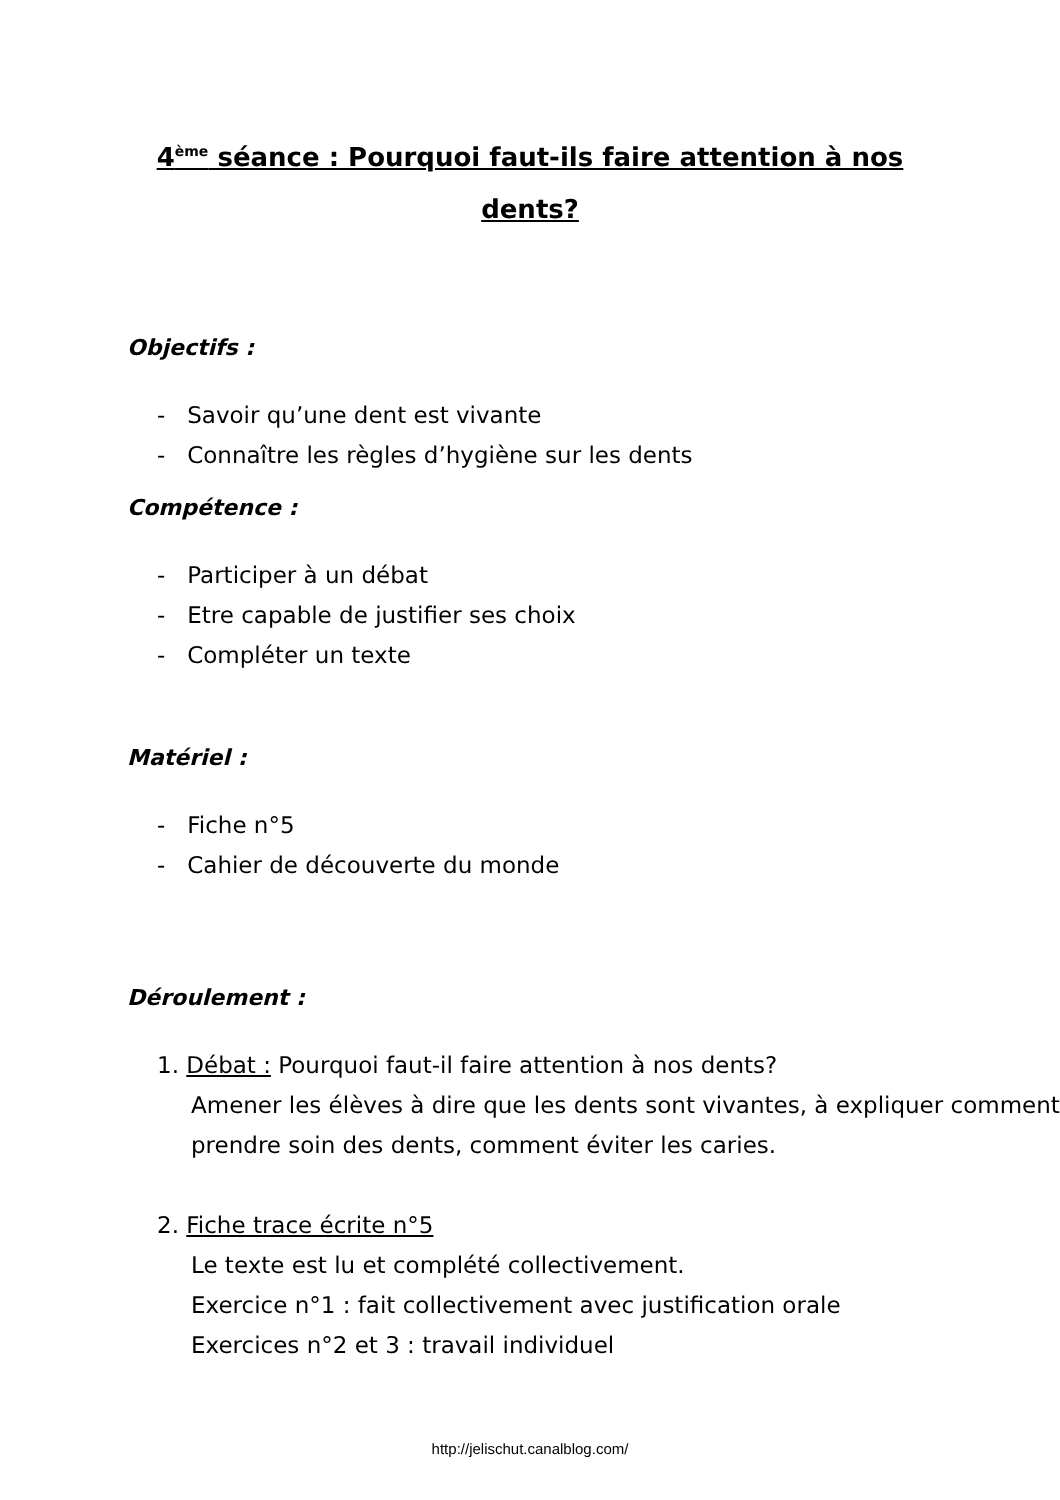4<sup>ème</sup> séance : Pourquoi faut-ils faire attention à nos dents?
Objectifs :
- Savoir qu’une dent est vivante
- Connaître les règles d’hygiène sur les dents
Compétence :
- Participer à un débat
- Etre capable de justifier ses choix
- Compléter un texte
Matériel :
- Fiche n°5
- Cahier de découverte du monde
Déroulement :
1. Débat : Pourquoi faut-il faire attention à nos dents?
Amener les élèves à dire que les dents sont vivantes, à expliquer comment prendre soin des dents, comment éviter les caries.
2. Fiche trace écrite n°5
Le texte est lu et complété collectivement.
Exercice n°1 : fait collectivement avec justification orale
Exercices n°2 et 3 : travail individuel
http://jelischut.canalblog.com/